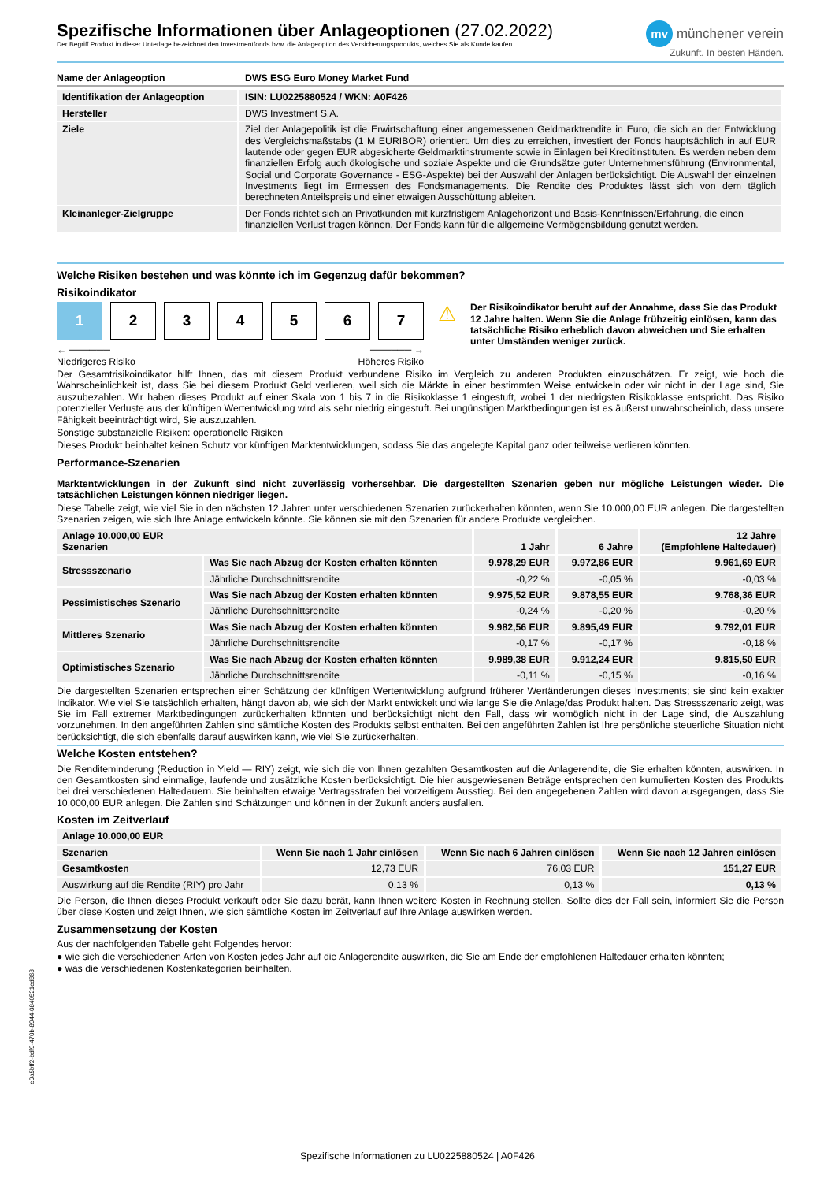Spezifische Informationen über Anlageoptionen (27.02.2022)
Der Begriff Produkt in dieser Unterlage bezeichnet den Investmentfonds bzw. die Anlageoption des Versicherungsprodukts, welches Sie als Kunde kaufen.
mv münchener verein
Zukunft. In besten Händen.
| Name der Anlageoption | DWS ESG Euro Money Market Fund |
| --- | --- |
| Identifikation der Anlageoption | ISIN: LU0225880524 / WKN: A0F426 |
| --- | --- |
| Hersteller | DWS Investment S.A. |
| Ziele | Ziel der Anlagepolitik ist die Erwirtschaftung einer angemessenen Geldmarktrendite in Euro, die sich an der Entwicklung des Vergleichsmaßstabs (1 M EURIBOR) orientiert. Um dies zu erreichen, investiert der Fonds hauptsächlich in auf EUR lautende oder gegen EUR abgesicherte Geldmarktinstrumente sowie in Einlagen bei Kreditinstituten. Es werden neben dem finanziellen Erfolg auch ökologische und soziale Aspekte und die Grundsätze guter Unternehmensführung (Environmental, Social und Corporate Governance - ESG-Aspekte) bei der Auswahl der Anlagen berücksichtigt. Die Auswahl der einzelnen Investments liegt im Ermessen des Fondsmanagements. Die Rendite des Produktes lässt sich von dem täglich berechneten Anteilspreis und einer etwaigen Ausschüttung ableiten. |
| Kleinanleger-Zielgruppe | Der Fonds richtet sich an Privatkunden mit kurzfristigem Anlagehorizont und Basis-Kenntnissen/Erfahrung, die einen finanziellen Verlust tragen können. Der Fonds kann für die allgemeine Vermögensbildung genutzt werden. |
Welche Risiken bestehen und was könnte ich im Gegenzug dafür bekommen?
Risikoindikator
1 2 3 4 5 6 7
← ──────
Niedrigeres Risiko ────── →
Höheres Risiko
⚠
Der Risikoindikator beruht auf der Annahme, dass Sie das Produkt 12 Jahre halten. Wenn Sie die Anlage frühzeitig einlösen, kann das tatsächliche Risiko erheblich davon abweichen und Sie erhalten unter Umständen weniger zurück.
Der Gesamtrisikoindikator hilft Ihnen, das mit diesem Produkt verbundene Risiko im Vergleich zu anderen Produkten einzuschätzen. Er zeigt, wie hoch die Wahrscheinlichkeit ist, dass Sie bei diesem Produkt Geld verlieren, weil sich die Märkte in einer bestimmten Weise entwickeln oder wir nicht in der Lage sind, Sie auszubezahlen. Wir haben dieses Produkt auf einer Skala von 1 bis 7 in die Risikoklasse 1 eingestuft, wobei 1 der niedrigsten Risikoklasse entspricht. Das Risiko potenzieller Verluste aus der künftigen Wertentwicklung wird als sehr niedrig eingestuft. Bei ungünstigen Marktbedingungen ist es äußerst unwahrscheinlich, dass unsere Fähigkeit beeinträchtigt wird, Sie auszuzahlen.
Sonstige substanzielle Risiken: operationelle Risiken
Dieses Produkt beinhaltet keinen Schutz vor künftigen Marktentwicklungen, sodass Sie das angelegte Kapital ganz oder teilweise verlieren könnten.
Performance-Szenarien
Marktentwicklungen in der Zukunft sind nicht zuverlässig vorhersehbar. Die dargestellten Szenarien geben nur mögliche Leistungen wieder. Die tatsächlichen Leistungen können niedriger liegen.
Diese Tabelle zeigt, wie viel Sie in den nächsten 12 Jahren unter verschiedenen Szenarien zurückerhalten könnten, wenn Sie 10.000,00 EUR anlegen. Die dargestellten Szenarien zeigen, wie sich Ihre Anlage entwickeln könnte. Sie können sie mit den Szenarien für andere Produkte vergleichen.
| Anlage 10.000,00 EUR Szenarien | | 1 Jahr | 6 Jahre | 12 Jahre (Empfohlene Haltedauer) |
| --- | --- | --- | --- | --- |
| Stressszenario | Was Sie nach Abzug der Kosten erhalten könnten | 9.978,29 EUR | 9.972,86 EUR | 9.961,69 EUR |
| | Jährliche Durchschnittsrendite | -0,22 % | -0,05 % | -0,03 % |
| Pessimistisches Szenario | Was Sie nach Abzug der Kosten erhalten könnten | 9.975,52 EUR | 9.878,55 EUR | 9.768,36 EUR |
| | Jährliche Durchschnittsrendite | -0,24 % | -0,20 % | -0,20 % |
| Mittleres Szenario | Was Sie nach Abzug der Kosten erhalten könnten | 9.982,56 EUR | 9.895,49 EUR | 9.792,01 EUR |
| | Jährliche Durchschnittsrendite | -0,17 % | -0,17 % | -0,18 % |
| Optimistisches Szenario | Was Sie nach Abzug der Kosten erhalten könnten | 9.989,38 EUR | 9.912,24 EUR | 9.815,50 EUR |
| | Jährliche Durchschnittsrendite | -0,11 % | -0,15 % | -0,16 % |
Die dargestellten Szenarien entsprechen einer Schätzung der künftigen Wertentwicklung aufgrund früherer Wertänderungen dieses Investments; sie sind kein exakter Indikator. Wie viel Sie tatsächlich erhalten, hängt davon ab, wie sich der Markt entwickelt und wie lange Sie die Anlage/das Produkt halten. Das Stressszenario zeigt, was Sie im Fall extremer Marktbedingungen zurückerhalten könnten und berücksichtigt nicht den Fall, dass wir womöglich nicht in der Lage sind, die Auszahlung vorzunehmen. In den angeführten Zahlen sind sämtliche Kosten des Produkts selbst enthalten. Bei den angeführten Zahlen ist Ihre persönliche steuerliche Situation nicht berücksichtigt, die sich ebenfalls darauf auswirken kann, wie viel Sie zurückerhalten.
Welche Kosten entstehen?
Die Renditeminderung (Reduction in Yield — RIY) zeigt, wie sich die von Ihnen gezahlten Gesamtkosten auf die Anlagerendite, die Sie erhalten könnten, auswirken. In den Gesamtkosten sind einmalige, laufende und zusätzliche Kosten berücksichtigt. Die hier ausgewiesenen Beträge entsprechen den kumulierten Kosten des Produkts bei drei verschiedenen Haltedauern. Sie beinhalten etwaige Vertragsstrafen bei vorzeitigem Ausstieg. Bei den angegebenen Zahlen wird davon ausgegangen, dass Sie 10.000,00 EUR anlegen. Die Zahlen sind Schätzungen und können in der Zukunft anders ausfallen.
Kosten im Zeitverlauf
| Anlage 10.000,00 EUR | | | |
| --- | --- | --- | --- |
| Szenarien | Wenn Sie nach 1 Jahr einlösen | Wenn Sie nach 6 Jahren einlösen | Wenn Sie nach 12 Jahren einlösen |
| Gesamtkosten | 12,73 EUR | 76,03 EUR | 151,27 EUR |
| Auswirkung auf die Rendite (RIY) pro Jahr | 0,13 % | 0,13 % | 0,13 % |
Die Person, die Ihnen dieses Produkt verkauft oder Sie dazu berät, kann Ihnen weitere Kosten in Rechnung stellen. Sollte dies der Fall sein, informiert Sie die Person über diese Kosten und zeigt Ihnen, wie sich sämtliche Kosten im Zeitverlauf auf Ihre Anlage auswirken werden.
Zusammensetzung der Kosten
Aus der nachfolgenden Tabelle geht Folgendes hervor:
● wie sich die verschiedenen Arten von Kosten jedes Jahr auf die Anlagerendite auswirken, die Sie am Ende der empfohlenen Haltedauer erhalten könnten;
● was die verschiedenen Kostenkategorien beinhalten.
Spezifische Informationen zu LU0225880524 | A0F426
e0a5bff2-bdf9-470b-8944-0840521cd868